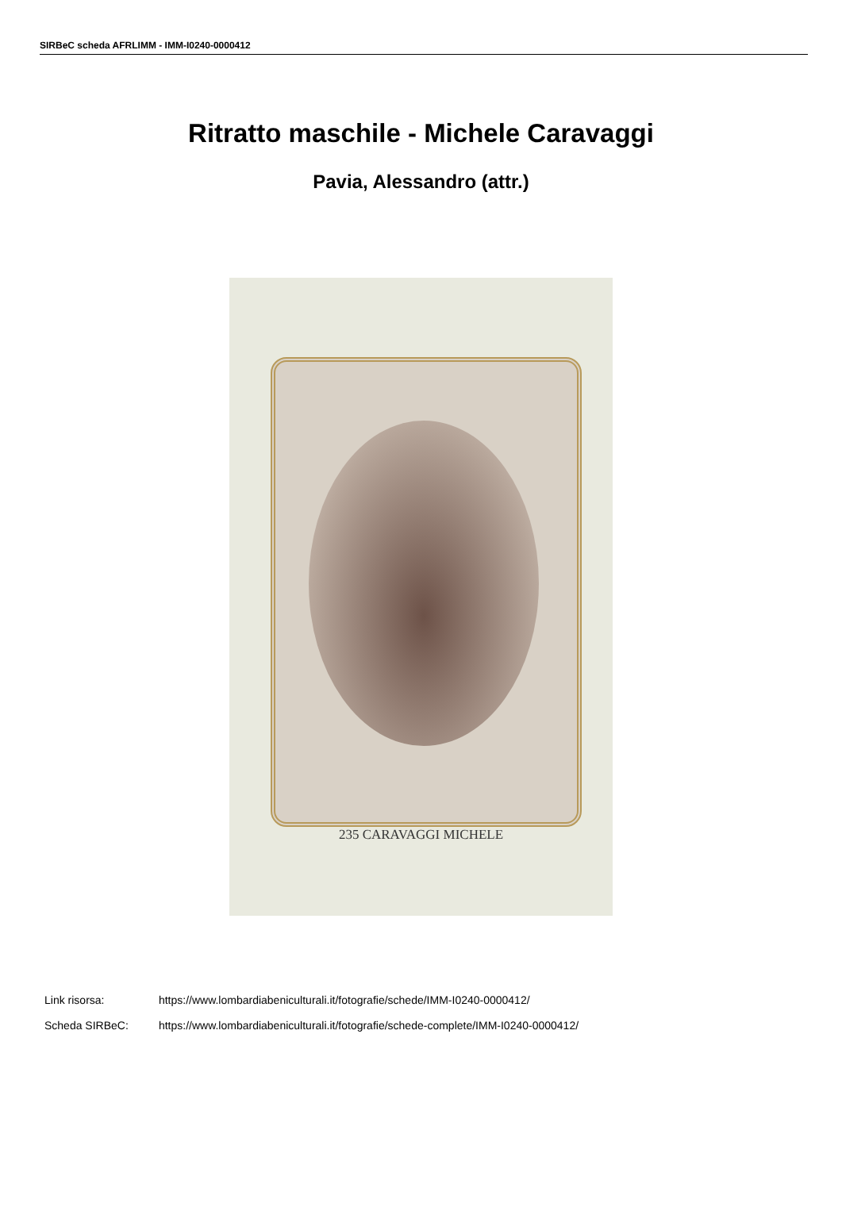SIRBeC scheda AFRLIMM - IMM-I0240-0000412
Ritratto maschile - Michele Caravaggi
Pavia, Alessandro (attr.)
235 CARAVAGGI MICHELE
Link risorsa: https://www.lombardiabeniculturali.it/fotografie/schede/IMM-I0240-0000412/
Scheda SIRBeC: https://www.lombardiabeniculturali.it/fotografie/schede-complete/IMM-I0240-0000412/